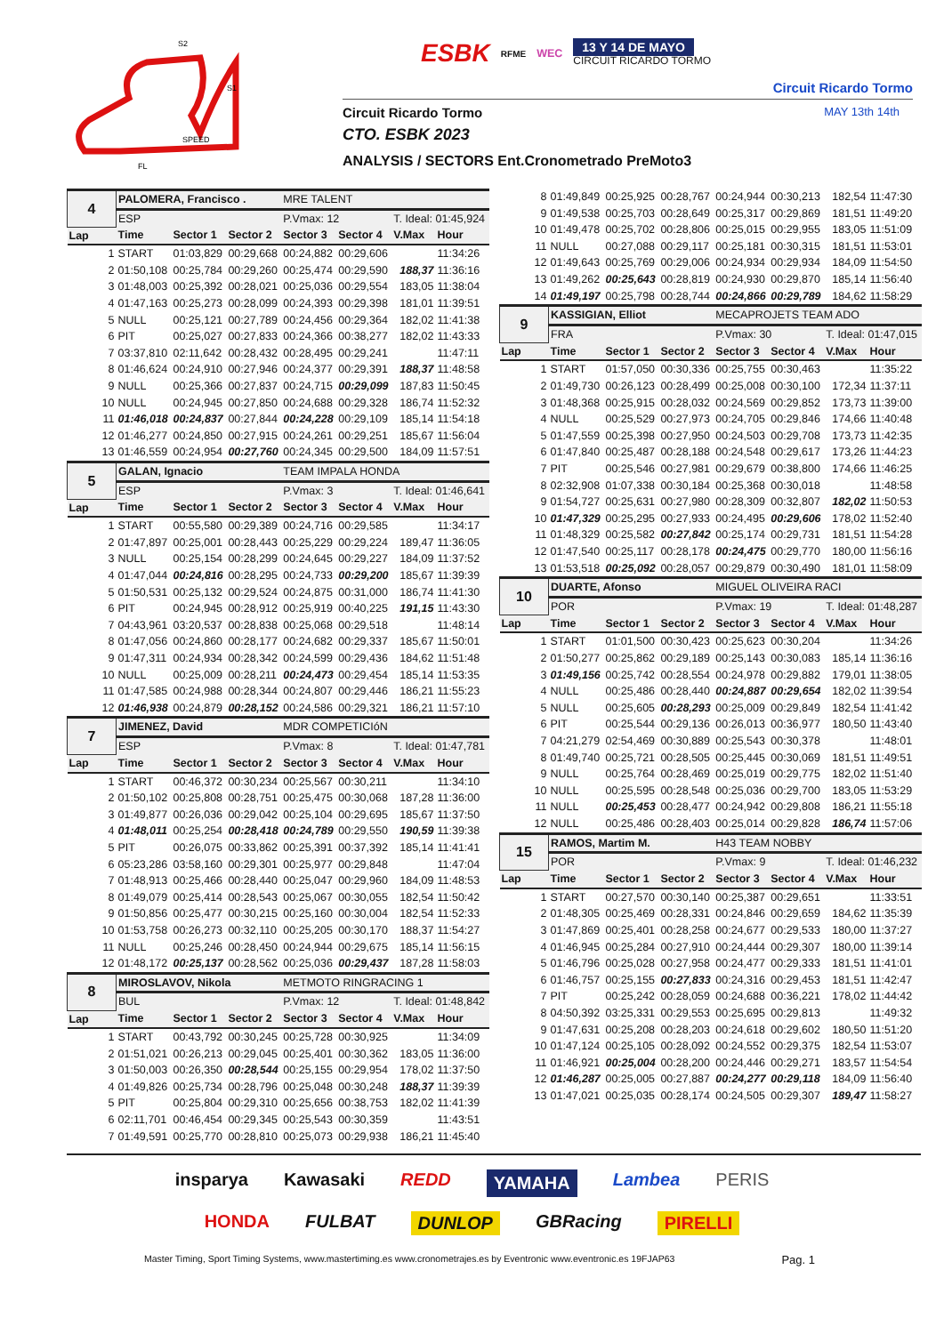S2
S1
SPEED
FL
ESBK RFME WEC 13 Y 14 DE MAYO
CIRCUIT RICARDO TORMO
Circuit Ricardo Tormo
Circuit Ricardo Tormo MAY 13th 14th
CTO. ESBK 2023
ANALYSIS / SECTORS Ent.Cronometrado PreMoto3
| 4 | PALOMERA, Francisco . | | | MRE TALENT | | | |
| | ESP | | | P.Vmax: 12 | | T. Ideal: 01:45,924 | |
| Lap | Time | Sector 1 | Sector 2 | Sector 3 | Sector 4 | V.Max | Hour |
| 1 | START | 01:03,829 | 00:29,668 | 00:24,882 | 00:29,606 | | 11:34:26 |
| 2 | 01:50,108 | 00:25,784 | 00:29,260 | 00:25,474 | 00:29,590 | 188,37 | 11:36:16 |
| 3 | 01:48,003 | 00:25,392 | 00:28,021 | 00:25,036 | 00:29,554 | 183,05 | 11:38:04 |
| 4 | 01:47,163 | 00:25,273 | 00:28,099 | 00:24,393 | 00:29,398 | 181,01 | 11:39:51 |
| 5 | NULL | 00:25,121 | 00:27,789 | 00:24,456 | 00:29,364 | 182,02 | 11:41:38 |
| 6 | PIT | 00:25,027 | 00:27,833 | 00:24,366 | 00:38,277 | 182,02 | 11:43:33 |
| 7 | 03:37,810 | 02:11,642 | 00:28,432 | 00:28,495 | 00:29,241 | | 11:47:11 |
| 8 | 01:46,624 | 00:24,910 | 00:27,946 | 00:24,377 | 00:29,391 | 188,37 | 11:48:58 |
| 9 | NULL | 00:25,366 | 00:27,837 | 00:24,715 | 00:29,099 | 187,83 | 11:50:45 |
| 10 | NULL | 00:24,945 | 00:27,850 | 00:24,688 | 00:29,328 | 186,74 | 11:52:32 |
| 11 | 01:46,018 | 00:24,837 | 00:27,844 | 00:24,228 | 00:29,109 | 185,14 | 11:54:18 |
| 12 | 01:46,277 | 00:24,850 | 00:27,915 | 00:24,261 | 00:29,251 | 185,67 | 11:56:04 |
| 13 | 01:46,559 | 00:24,954 | 00:27,760 | 00:24,345 | 00:29,500 | 184,09 | 11:57:51 |
| 5 | GALAN, Ignacio | | | TEAM IMPALA HONDA | | | |
| | ESP | | | P.Vmax: 3 | | T. Ideal: 01:46,641 | |
| Lap | Time | Sector 1 | Sector 2 | Sector 3 | Sector 4 | V.Max | Hour |
| 1 | START | 00:55,580 | 00:29,389 | 00:24,716 | 00:29,585 | | 11:34:17 |
| 2 | 01:47,897 | 00:25,001 | 00:28,443 | 00:25,229 | 00:29,224 | 189,47 | 11:36:05 |
| 3 | NULL | 00:25,154 | 00:28,299 | 00:24,645 | 00:29,227 | 184,09 | 11:37:52 |
| 4 | 01:47,044 | 00:24,816 | 00:28,295 | 00:24,733 | 00:29,200 | 185,67 | 11:39:39 |
| 5 | 01:50,531 | 00:25,132 | 00:29,524 | 00:24,875 | 00:31,000 | 186,74 | 11:41:30 |
| 6 | PIT | 00:24,945 | 00:28,912 | 00:25,919 | 00:40,225 | 191,15 | 11:43:30 |
| 7 | 04:43,961 | 03:20,537 | 00:28,838 | 00:25,068 | 00:29,518 | | 11:48:14 |
| 8 | 01:47,056 | 00:24,860 | 00:28,177 | 00:24,682 | 00:29,337 | 185,67 | 11:50:01 |
| 9 | 01:47,311 | 00:24,934 | 00:28,342 | 00:24,599 | 00:29,436 | 184,62 | 11:51:48 |
| 10 | NULL | 00:25,009 | 00:28,211 | 00:24,473 | 00:29,454 | 185,14 | 11:53:35 |
| 11 | 01:47,585 | 00:24,988 | 00:28,344 | 00:24,807 | 00:29,446 | 186,21 | 11:55:23 |
| 12 | 01:46,938 | 00:24,879 | 00:28,152 | 00:24,586 | 00:29,321 | 186,21 | 11:57:10 |
| 7 | JIMENEZ, David | | | MDR COMPETICIóN | | | |
| | ESP | | | P.Vmax: 8 | | T. Ideal: 01:47,781 | |
| Lap | Time | Sector 1 | Sector 2 | Sector 3 | Sector 4 | V.Max | Hour |
| 1 | START | 00:46,372 | 00:30,234 | 00:25,567 | 00:30,211 | | 11:34:10 |
| 2 | 01:50,102 | 00:25,808 | 00:28,751 | 00:25,475 | 00:30,068 | 187,28 | 11:36:00 |
| 3 | 01:49,877 | 00:26,036 | 00:29,042 | 00:25,104 | 00:29,695 | 185,67 | 11:37:50 |
| 4 | 01:48,011 | 00:25,254 | 00:28,418 | 00:24,789 | 00:29,550 | 190,59 | 11:39:38 |
| 5 | PIT | 00:26,075 | 00:33,862 | 00:25,391 | 00:37,392 | 185,14 | 11:41:41 |
| 6 | 05:23,286 | 03:58,160 | 00:29,301 | 00:25,977 | 00:29,848 | | 11:47:04 |
| 7 | 01:48,913 | 00:25,466 | 00:28,440 | 00:25,047 | 00:29,960 | 184,09 | 11:48:53 |
| 8 | 01:49,079 | 00:25,414 | 00:28,543 | 00:25,067 | 00:30,055 | 182,54 | 11:50:42 |
| 9 | 01:50,856 | 00:25,477 | 00:30,215 | 00:25,160 | 00:30,004 | 182,54 | 11:52:33 |
| 10 | 01:53,758 | 00:26,273 | 00:32,110 | 00:25,205 | 00:30,170 | 188,37 | 11:54:27 |
| 11 | NULL | 00:25,246 | 00:28,450 | 00:24,944 | 00:29,675 | 185,14 | 11:56:15 |
| 12 | 01:48,172 | 00:25,137 | 00:28,562 | 00:25,036 | 00:29,437 | 187,28 | 11:58:03 |
| 8 | MIROSLAVOV, Nikola | | | METMOTO RINGRACING 1 | | | |
| | BUL | | | P.Vmax: 12 | | T. Ideal: 01:48,842 | |
| Lap | Time | Sector 1 | Sector 2 | Sector 3 | Sector 4 | V.Max | Hour |
| 1 | START | 00:43,792 | 00:30,245 | 00:25,728 | 00:30,925 | | 11:34:09 |
| 2 | 01:51,021 | 00:26,213 | 00:29,045 | 00:25,401 | 00:30,362 | 183,05 | 11:36:00 |
| 3 | 01:50,003 | 00:26,350 | 00:28,544 | 00:25,155 | 00:29,954 | 178,02 | 11:37:50 |
| 4 | 01:49,826 | 00:25,734 | 00:28,796 | 00:25,048 | 00:30,248 | 188,37 | 11:39:39 |
| 5 | PIT | 00:25,804 | 00:29,310 | 00:25,656 | 00:38,753 | 182,02 | 11:41:39 |
| 6 | 02:11,701 | 00:46,454 | 00:29,345 | 00:25,543 | 00:30,359 | | 11:43:51 |
| 7 | 01:49,591 | 00:25,770 | 00:28,810 | 00:25,073 | 00:29,938 | 186,21 | 11:45:40 |
| 8 | 01:49,849 | 00:25,925 | 00:28,767 | 00:24,944 | 00:30,213 | 182,54 | 11:47:30 |
| 9 | 01:49,538 | 00:25,703 | 00:28,649 | 00:25,317 | 00:29,869 | 181,51 | 11:49:20 |
| 10 | 01:49,478 | 00:25,702 | 00:28,806 | 00:25,015 | 00:29,955 | 183,05 | 11:51:09 |
| 11 | NULL | 00:27,088 | 00:29,117 | 00:25,181 | 00:30,315 | 181,51 | 11:53:01 |
| 12 | 01:49,643 | 00:25,769 | 00:29,006 | 00:24,934 | 00:29,934 | 184,09 | 11:54:50 |
| 13 | 01:49,262 | 00:25,643 | 00:28,819 | 00:24,930 | 00:29,870 | 185,14 | 11:56:40 |
| 14 | 01:49,197 | 00:25,798 | 00:28,744 | 00:24,866 | 00:29,789 | 184,62 | 11:58:29 |
| 9 | KASSIGIAN, Elliot | | | MECAPROJETS TEAM ADO | | | |
| | FRA | | | P.Vmax: 30 | | T. Ideal: 01:47,015 | |
| Lap | Time | Sector 1 | Sector 2 | Sector 3 | Sector 4 | V.Max | Hour |
| 1 | START | 01:57,050 | 00:30,336 | 00:25,755 | 00:30,463 | | 11:35:22 |
| 2 | 01:49,730 | 00:26,123 | 00:28,499 | 00:25,008 | 00:30,100 | 172,34 | 11:37:11 |
| 3 | 01:48,368 | 00:25,915 | 00:28,032 | 00:24,569 | 00:29,852 | 173,73 | 11:39:00 |
| 4 | NULL | 00:25,529 | 00:27,973 | 00:24,705 | 00:29,846 | 174,66 | 11:40:48 |
| 5 | 01:47,559 | 00:25,398 | 00:27,950 | 00:24,503 | 00:29,708 | 173,73 | 11:42:35 |
| 6 | 01:47,840 | 00:25,487 | 00:28,188 | 00:24,548 | 00:29,617 | 173,26 | 11:44:23 |
| 7 | PIT | 00:25,546 | 00:27,981 | 00:29,679 | 00:38,800 | 174,66 | 11:46:25 |
| 8 | 02:32,908 | 01:07,338 | 00:30,184 | 00:25,368 | 00:30,018 | | 11:48:58 |
| 9 | 01:54,727 | 00:25,631 | 00:27,980 | 00:28,309 | 00:32,807 | 182,02 | 11:50:53 |
| 10 | 01:47,329 | 00:25,295 | 00:27,933 | 00:24,495 | 00:29,606 | 178,02 | 11:52:40 |
| 11 | 01:48,329 | 00:25,582 | 00:27,842 | 00:25,174 | 00:29,731 | 181,51 | 11:54:28 |
| 12 | 01:47,540 | 00:25,117 | 00:28,178 | 00:24,475 | 00:29,770 | 180,00 | 11:56:16 |
| 13 | 01:53,518 | 00:25,092 | 00:28,057 | 00:29,879 | 00:30,490 | 181,01 | 11:58:09 |
| 10 | DUARTE, Afonso | | | MIGUEL OLIVEIRA RACI | | | |
| | POR | | | P.Vmax: 19 | | T. Ideal: 01:48,287 | |
| Lap | Time | Sector 1 | Sector 2 | Sector 3 | Sector 4 | V.Max | Hour |
| 1 | START | 01:01,500 | 00:30,423 | 00:25,623 | 00:30,204 | | 11:34:26 |
| 2 | 01:50,277 | 00:25,862 | 00:29,189 | 00:25,143 | 00:30,083 | 185,14 | 11:36:16 |
| 3 | 01:49,156 | 00:25,742 | 00:28,554 | 00:24,978 | 00:29,882 | 179,01 | 11:38:05 |
| 4 | NULL | 00:25,486 | 00:28,440 | 00:24,887 | 00:29,654 | 182,02 | 11:39:54 |
| 5 | NULL | 00:25,605 | 00:28,293 | 00:25,009 | 00:29,849 | 182,54 | 11:41:42 |
| 6 | PIT | 00:25,544 | 00:29,136 | 00:26,013 | 00:36,977 | 180,50 | 11:43:40 |
| 7 | 04:21,279 | 02:54,469 | 00:30,889 | 00:25,543 | 00:30,378 | | 11:48:01 |
| 8 | 01:49,740 | 00:25,721 | 00:28,505 | 00:25,445 | 00:30,069 | 181,51 | 11:49:51 |
| 9 | NULL | 00:25,764 | 00:28,469 | 00:25,019 | 00:29,775 | 182,02 | 11:51:40 |
| 10 | NULL | 00:25,595 | 00:28,548 | 00:25,036 | 00:29,700 | 183,05 | 11:53:29 |
| 11 | NULL | 00:25,453 | 00:28,477 | 00:24,942 | 00:29,808 | 186,21 | 11:55:18 |
| 12 | NULL | 00:25,486 | 00:28,403 | 00:25,014 | 00:29,828 | 186,74 | 11:57:06 |
| 15 | RAMOS, Martim M. | | | H43 TEAM NOBBY | | | |
| | POR | | | P.Vmax: 9 | | T. Ideal: 01:46,232 | |
| Lap | Time | Sector 1 | Sector 2 | Sector 3 | Sector 4 | V.Max | Hour |
| 1 | START | 00:27,570 | 00:30,140 | 00:25,387 | 00:29,651 | | 11:33:51 |
| 2 | 01:48,305 | 00:25,469 | 00:28,331 | 00:24,846 | 00:29,659 | 184,62 | 11:35:39 |
| 3 | 01:47,869 | 00:25,401 | 00:28,258 | 00:24,677 | 00:29,533 | 180,00 | 11:37:27 |
| 4 | 01:46,945 | 00:25,284 | 00:27,910 | 00:24,444 | 00:29,307 | 180,00 | 11:39:14 |
| 5 | 01:46,796 | 00:25,028 | 00:27,958 | 00:24,477 | 00:29,333 | 181,51 | 11:41:01 |
| 6 | 01:46,757 | 00:25,155 | 00:27,833 | 00:24,316 | 00:29,453 | 181,51 | 11:42:47 |
| 7 | PIT | 00:25,242 | 00:28,059 | 00:24,688 | 00:36,221 | 178,02 | 11:44:42 |
| 8 | 04:50,392 | 03:25,331 | 00:29,553 | 00:25,695 | 00:29,813 | | 11:49:32 |
| 9 | 01:47,631 | 00:25,208 | 00:28,203 | 00:24,618 | 00:29,602 | 180,50 | 11:51:20 |
| 10 | 01:47,124 | 00:25,105 | 00:28,092 | 00:24,552 | 00:29,375 | 182,54 | 11:53:07 |
| 11 | 01:46,921 | 00:25,004 | 00:28,200 | 00:24,446 | 00:29,271 | 183,57 | 11:54:54 |
| 12 | 01:46,287 | 00:25,005 | 00:27,887 | 00:24,277 | 00:29,118 | 184,09 | 11:56:40 |
| 13 | 01:47,021 | 00:25,035 | 00:28,174 | 00:24,505 | 00:29,307 | 189,47 | 11:58:27 |
insparya Kawasaki REDD YAMAHA Lambea PERIS
HONDA FULBAT DUNLOP GBRacing PIRELLI
Master Timing, Sport Timing Systems, www.mastertiming.es www.cronometrajes.es by Eventronic www.eventronic.es 19FJAP63 Pag. 1